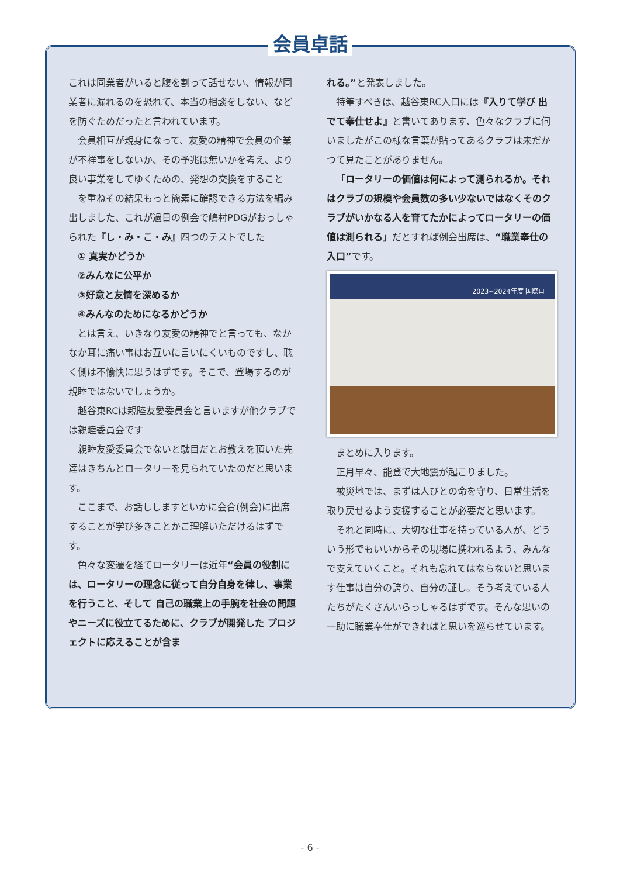会員卓話
これは同業者がいると腹を割って話せない、情報が同業者に漏れるのを恐れて、本当の相談をしない、などを防ぐためだったと言われています。
会員相互が親身になって、友愛の精神で会員の企業が不祥事をしないか、その予兆は無いかを考え、より良い事業をしてゆくための、発想の交換をすること
を重ねその結果もっと簡素に確認できる方法を編み出しました、これが過日の例会で嶋村PDGがおっしゃられた『し・み・こ・み』四つのテストでした
① 真実かどうか
②みんなに公平か
③好意と友情を深めるか
④みんなのためになるかどうか
とは言え、いきなり友愛の精神でと言っても、なかなか耳に痛い事はお互いに言いにくいものですし、聴く側は不愉快に思うはずです。そこで、登場するのが親睦ではないでしょうか。
越谷東RCは親睦友愛委員会と言いますが他クラブでは親睦委員会です
親睦友愛委員会でないと駄目だとお教えを頂いた先達はきちんとロータリーを見られていたのだと思います。
ここまで、お話ししますといかに会合(例会)に出席することが学び多きことかご理解いただけるはずです。
色々な変遷を経てロータリーは近年“会員の役割には、ロータリーの理念に従って自分自身を律し、事業を行うこと、そして 自己の職業上の手腕を社会の問題やニーズに役立てるために、クラブが開発した プロジェクトに応えることが含ま
れる。”と発表しました。
特筆すべきは、越谷東RC入口には『入りて学び 出でて奉仕せよ』と書いてあります、色々なクラブに伺いましたがこの様な言葉が貼ってあるクラブは未だかつて見たことがありません。
「ロータリーの価値は何によって測られるか。それはクラブの規模や会員数の多い少ないではなくそのクラブがいかなる人を育てたかによってロータリーの価値は測られる」だとすれば例会出席は、“職業奉仕の入口”です。
2023~2024年度 国際ロー
まとめに入ります。
正月早々、能登で大地震が起こりました。
被災地では、まずは人びとの命を守り、日常生活を取り戻せるよう支援することが必要だと思います。
それと同時に、大切な仕事を持っている人が、どういう形でもいいからその現場に携われるよう、みんなで支えていくこと。それも忘れてはならないと思います仕事は自分の誇り、自分の証し。そう考えている人たちがたくさんいらっしゃるはずです。そんな思いの一助に職業奉仕ができればと思いを巡らせています。
- 6 -